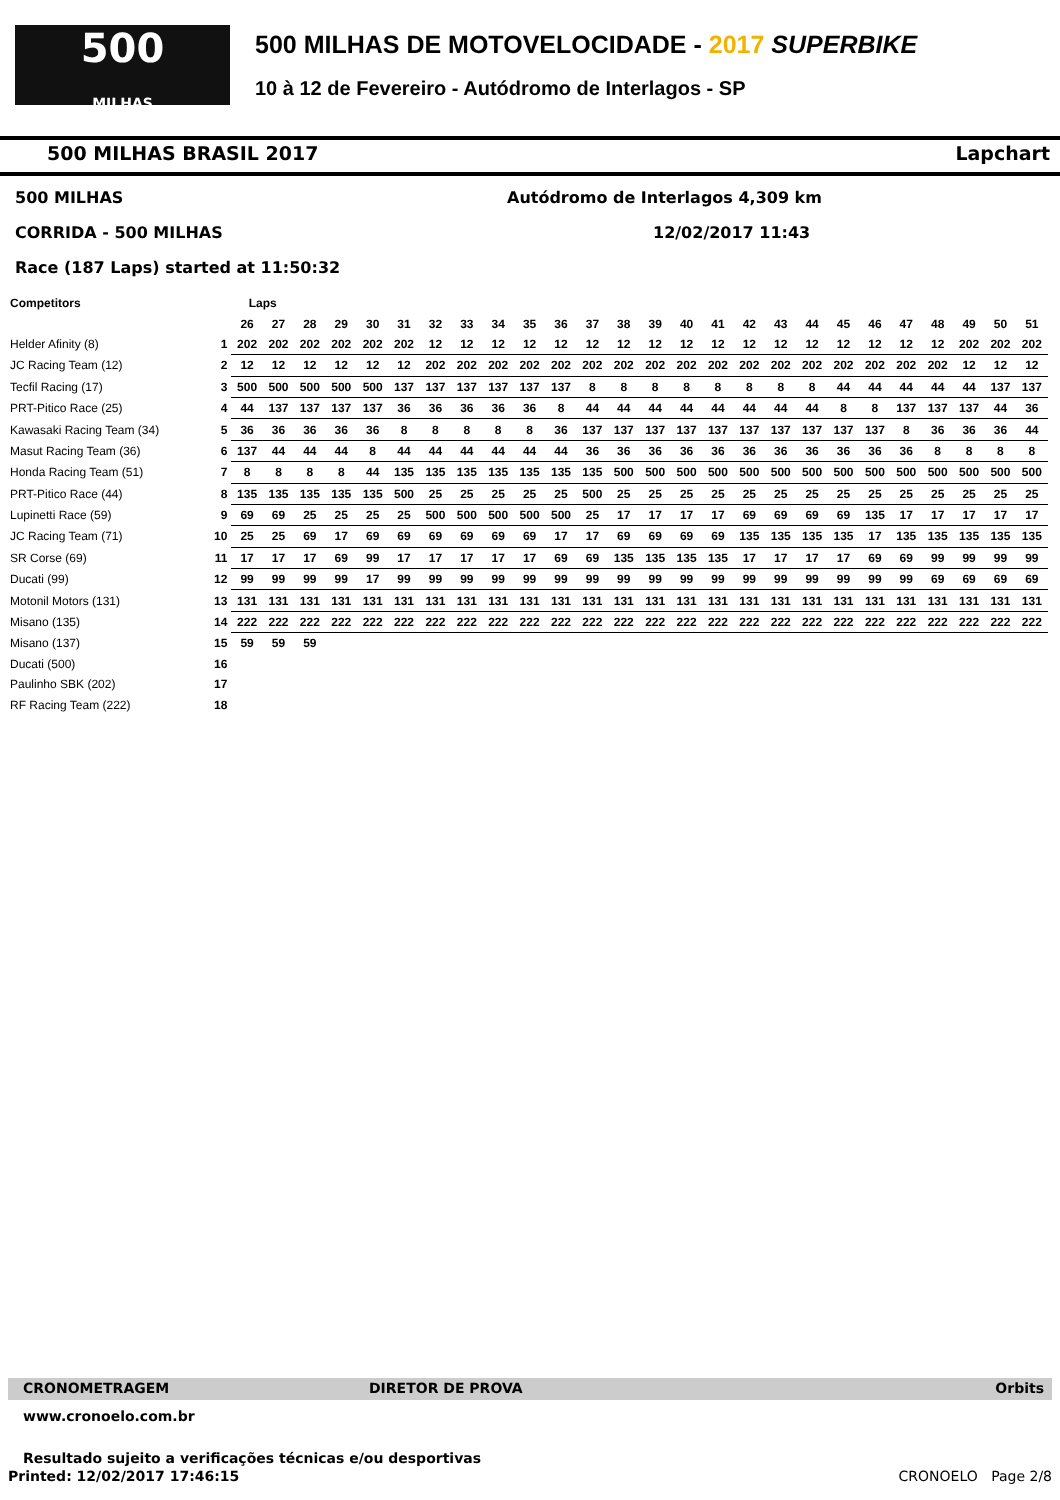500
MILHAS
500 MILHAS DE MOTOVELOCIDADE - 2017 SUPERBIKE
10 à 12 de Fevereiro - Autódromo de Interlagos - SP
500 MILHAS BRASIL 2017 Lapchart
500 MILHAS Autódromo de Interlagos 4,309 km
CORRIDA - 500 MILHAS 12/02/2017 11:43
Race (187 Laps) started at 11:50:32
| Competitors | | Laps | | | | | | | | | | | | | | | | | | | | | | | | | |
| --- | --- | --- | --- | --- | --- | --- | --- | --- | --- | --- | --- | --- | --- | --- | --- | --- | --- | --- | --- | --- | --- | --- | --- | --- | --- | --- | --- |
| | | 26 | 27 | 28 | 29 | 30 | 31 | 32 | 33 | 34 | 35 | 36 | 37 | 38 | 39 | 40 | 41 | 42 | 43 | 44 | 45 | 46 | 47 | 48 | 49 | 50 | 51 |
| Helder Afinity (8) | 1 | 202 | 202 | 202 | 202 | 202 | 202 | 12 | 12 | 12 | 12 | 12 | 12 | 12 | 12 | 12 | 12 | 12 | 12 | 12 | 12 | 12 | 12 | 12 | 202 | 202 | 202 |
| JC Racing Team (12) | 2 | 12 | 12 | 12 | 12 | 12 | 12 | 202 | 202 | 202 | 202 | 202 | 202 | 202 | 202 | 202 | 202 | 202 | 202 | 202 | 202 | 202 | 202 | 202 | 12 | 12 | 12 |
| Tecfil Racing (17) | 3 | 500 | 500 | 500 | 500 | 500 | 137 | 137 | 137 | 137 | 137 | 137 | 8 | 8 | 8 | 8 | 8 | 8 | 8 | 8 | 44 | 44 | 44 | 44 | 44 | 137 | 137 |
| PRT-Pitico Race (25) | 4 | 44 | 137 | 137 | 137 | 137 | 36 | 36 | 36 | 36 | 36 | 8 | 44 | 44 | 44 | 44 | 44 | 44 | 44 | 44 | 8 | 8 | 137 | 137 | 137 | 44 | 36 |
| Kawasaki Racing Team (34) | 5 | 36 | 36 | 36 | 36 | 36 | 8 | 8 | 8 | 8 | 8 | 36 | 137 | 137 | 137 | 137 | 137 | 137 | 137 | 137 | 137 | 137 | 8 | 36 | 36 | 36 | 44 |
| Masut Racing Team (36) | 6 | 137 | 44 | 44 | 44 | 8 | 44 | 44 | 44 | 44 | 44 | 44 | 36 | 36 | 36 | 36 | 36 | 36 | 36 | 36 | 36 | 36 | 36 | 8 | 8 | 8 | 8 |
| Honda Racing Team (51) | 7 | 8 | 8 | 8 | 8 | 44 | 135 | 135 | 135 | 135 | 135 | 135 | 135 | 500 | 500 | 500 | 500 | 500 | 500 | 500 | 500 | 500 | 500 | 500 | 500 | 500 | 500 |
| PRT-Pitico Race (44) | 8 | 135 | 135 | 135 | 135 | 135 | 500 | 25 | 25 | 25 | 25 | 25 | 500 | 25 | 25 | 25 | 25 | 25 | 25 | 25 | 25 | 25 | 25 | 25 | 25 | 25 | 25 |
| Lupinetti Race (59) | 9 | 69 | 69 | 25 | 25 | 25 | 25 | 500 | 500 | 500 | 500 | 500 | 25 | 17 | 17 | 17 | 17 | 69 | 69 | 69 | 69 | 135 | 17 | 17 | 17 | 17 | 17 |
| JC Racing Team (71) | 10 | 25 | 25 | 69 | 17 | 69 | 69 | 69 | 69 | 69 | 69 | 17 | 17 | 69 | 69 | 69 | 69 | 135 | 135 | 135 | 135 | 17 | 135 | 135 | 135 | 135 | 135 |
| SR Corse (69) | 11 | 17 | 17 | 17 | 69 | 99 | 17 | 17 | 17 | 17 | 17 | 69 | 69 | 135 | 135 | 135 | 135 | 17 | 17 | 17 | 17 | 69 | 69 | 99 | 99 | 99 | 99 |
| Ducati (99) | 12 | 99 | 99 | 99 | 99 | 17 | 99 | 99 | 99 | 99 | 99 | 99 | 99 | 99 | 99 | 99 | 99 | 99 | 99 | 99 | 99 | 99 | 99 | 69 | 69 | 69 | 69 |
| Motonil Motors (131) | 13 | 131 | 131 | 131 | 131 | 131 | 131 | 131 | 131 | 131 | 131 | 131 | 131 | 131 | 131 | 131 | 131 | 131 | 131 | 131 | 131 | 131 | 131 | 131 | 131 | 131 | 131 |
| Misano (135) | 14 | 222 | 222 | 222 | 222 | 222 | 222 | 222 | 222 | 222 | 222 | 222 | 222 | 222 | 222 | 222 | 222 | 222 | 222 | 222 | 222 | 222 | 222 | 222 | 222 | 222 | 222 |
| Misano (137) | 15 | 59 | 59 | 59 | | | | | | | | | | | | | | | | | | | | | | | |
| Ducati (500) | 16 | | | | | | | | | | | | | | | | | | | | | | | | | | |
| Paulinho SBK (202) | 17 | | | | | | | | | | | | | | | | | | | | | | | | | | |
| RF Racing Team (222) | 18 | | | | | | | | | | | | | | | | | | | | | | | | | | |
CRONOMETRAGEM DIRETOR DE PROVA Orbits
www.cronoelo.com.br
Resultado sujeito a verificações técnicas e/ou desportivas
Printed: 12/02/2017 17:46:15 CRONOELO Page 2/8